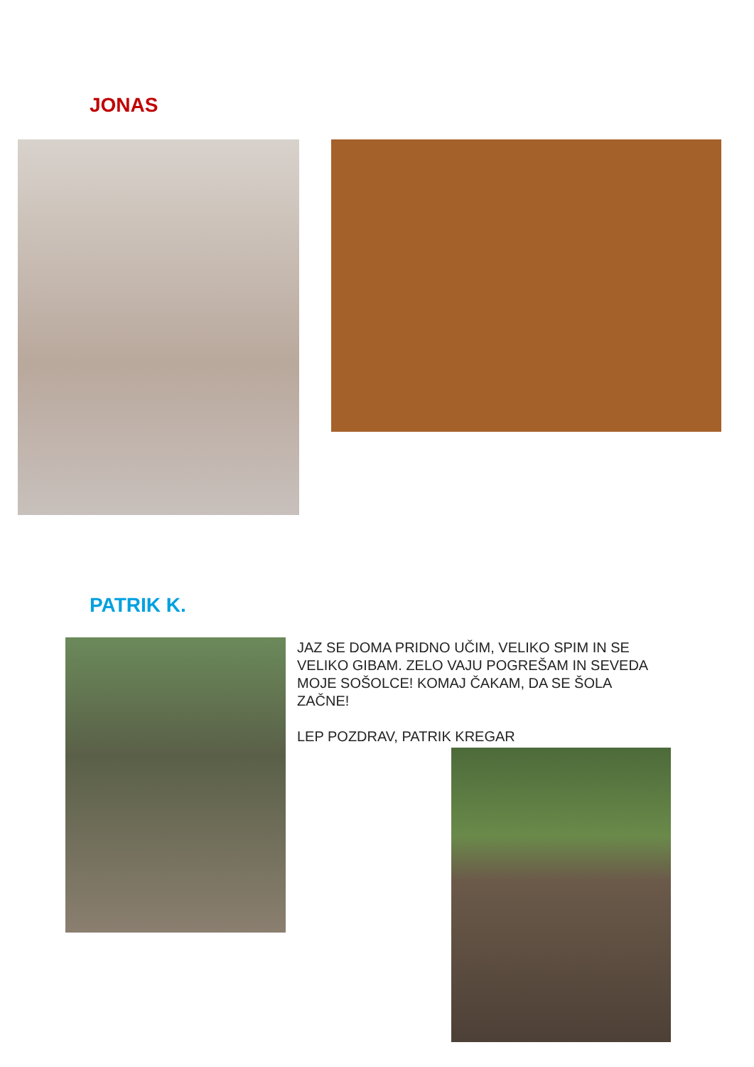JONAS
PATRIK K.
JAZ SE DOMA PRIDNO UČIM, VELIKO SPIM IN SE VELIKO GIBAM. ZELO VAJU POGREŠAM IN SEVEDA MOJE SOŠOLCE! KOMAJ ČAKAM, DA SE ŠOLA ZAČNE!
LEP POZDRAV, PATRIK KREGAR